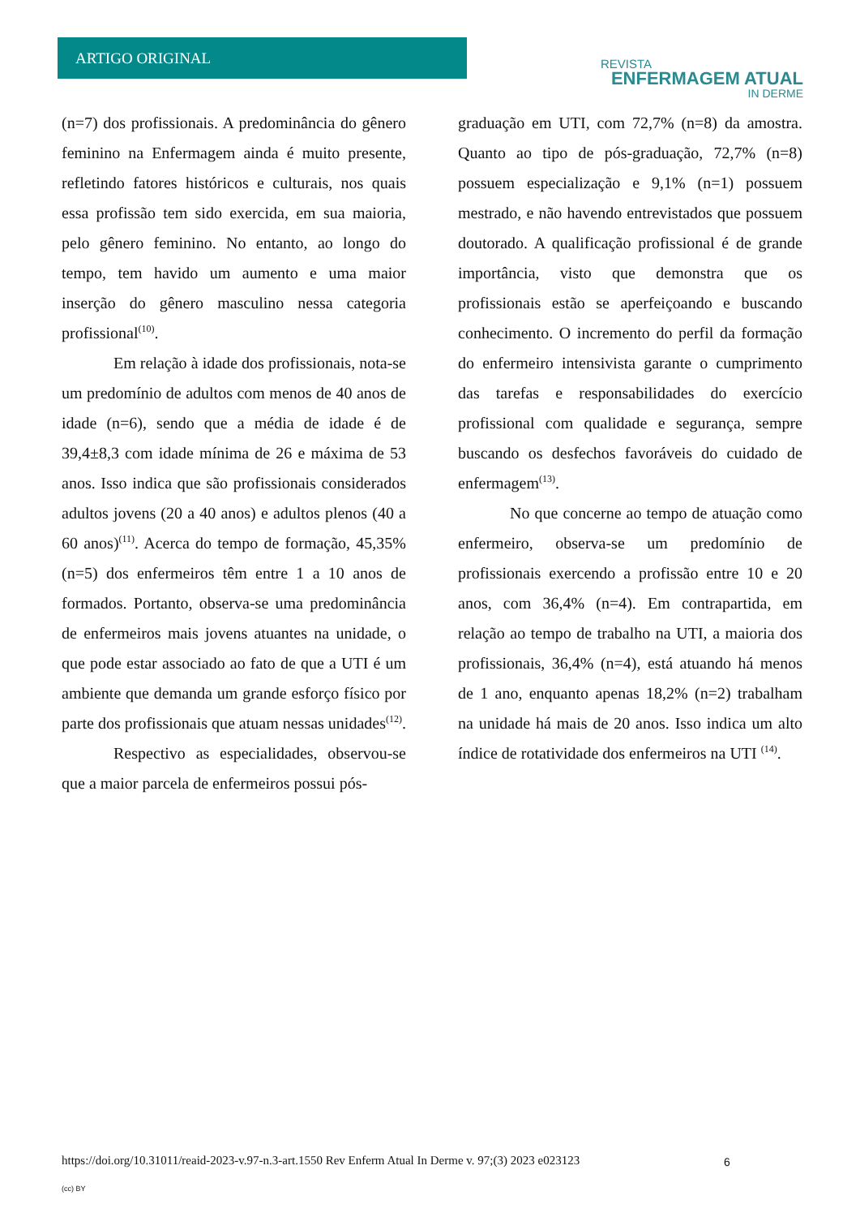ARTIGO ORIGINAL
REVISTA
ENFERMAGEM ATUAL
IN DERME
(n=7) dos profissionais. A predominância do gênero feminino na Enfermagem ainda é muito presente, refletindo fatores históricos e culturais, nos quais essa profissão tem sido exercida, em sua maioria, pelo gênero feminino. No entanto, ao longo do tempo, tem havido um aumento e uma maior inserção do gênero masculino nessa categoria profissional<sup>(10)</sup>.
Em relação à idade dos profissionais, nota-se um predomínio de adultos com menos de 40 anos de idade (n=6), sendo que a média de idade é de 39,4±8,3 com idade mínima de 26 e máxima de 53 anos. Isso indica que são profissionais considerados adultos jovens (20 a 40 anos) e adultos plenos (40 a 60 anos)<sup>(11)</sup>. Acerca do tempo de formação, 45,35% (n=5) dos enfermeiros têm entre 1 a 10 anos de formados. Portanto, observa-se uma predominância de enfermeiros mais jovens atuantes na unidade, o que pode estar associado ao fato de que a UTI é um ambiente que demanda um grande esforço físico por parte dos profissionais que atuam nessas unidades<sup>(12)</sup>.
Respectivo as especialidades, observou-se que a maior parcela de enfermeiros possui pós-
graduação em UTI, com 72,7% (n=8) da amostra. Quanto ao tipo de pós-graduação, 72,7% (n=8) possuem especialização e 9,1% (n=1) possuem mestrado, e não havendo entrevistados que possuem doutorado. A qualificação profissional é de grande importância, visto que demonstra que os profissionais estão se aperfeiçoando e buscando conhecimento. O incremento do perfil da formação do enfermeiro intensivista garante o cumprimento das tarefas e responsabilidades do exercício profissional com qualidade e segurança, sempre buscando os desfechos favoráveis do cuidado de enfermagem<sup>(13)</sup>.
No que concerne ao tempo de atuação como enfermeiro, observa-se um predomínio de profissionais exercendo a profissão entre 10 e 20 anos, com 36,4% (n=4). Em contrapartida, em relação ao tempo de trabalho na UTI, a maioria dos profissionais, 36,4% (n=4), está atuando há menos de 1 ano, enquanto apenas 18,2% (n=2) trabalham na unidade há mais de 20 anos. Isso indica um alto índice de rotatividade dos enfermeiros na UTI <sup>(14)</sup>.
https://doi.org/10.31011/reaid-2023-v.97-n.3-art.1550 Rev Enferm Atual In Derme v. 97;(3) 2023 e023123
6
(cc) BY